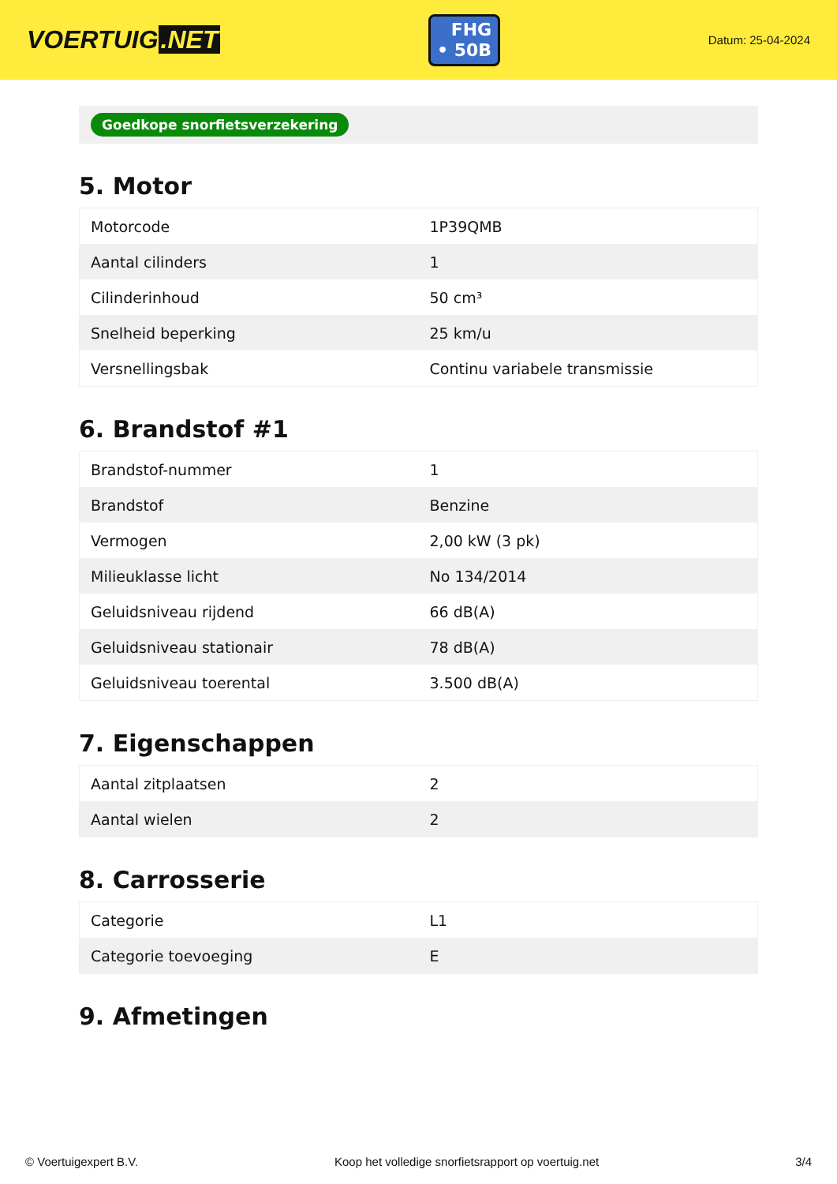VOERTUIG.NET
FHG
• 50B
Datum: 25-04-2024
Goedkope snorfietsverzekering
5. Motor
| Motorcode | 1P39QMB |
| Aantal cilinders | 1 |
| Cilinderinhoud | 50 cm³ |
| Snelheid beperking | 25 km/u |
| Versnellingsbak | Continu variabele transmissie |
6. Brandstof #1
| Brandstof-nummer | 1 |
| Brandstof | Benzine |
| Vermogen | 2,00 kW (3 pk) |
| Milieuklasse licht | No 134/2014 |
| Geluidsniveau rijdend | 66 dB(A) |
| Geluidsniveau stationair | 78 dB(A) |
| Geluidsniveau toerental | 3.500 dB(A) |
7. Eigenschappen
| Aantal zitplaatsen | 2 |
| Aantal wielen | 2 |
8. Carrosserie
| Categorie | L1 |
| Categorie toevoeging | E |
9. Afmetingen
© Voertuigexpert B.V. Koop het volledige snorfietsrapport op voertuig.net 3/4